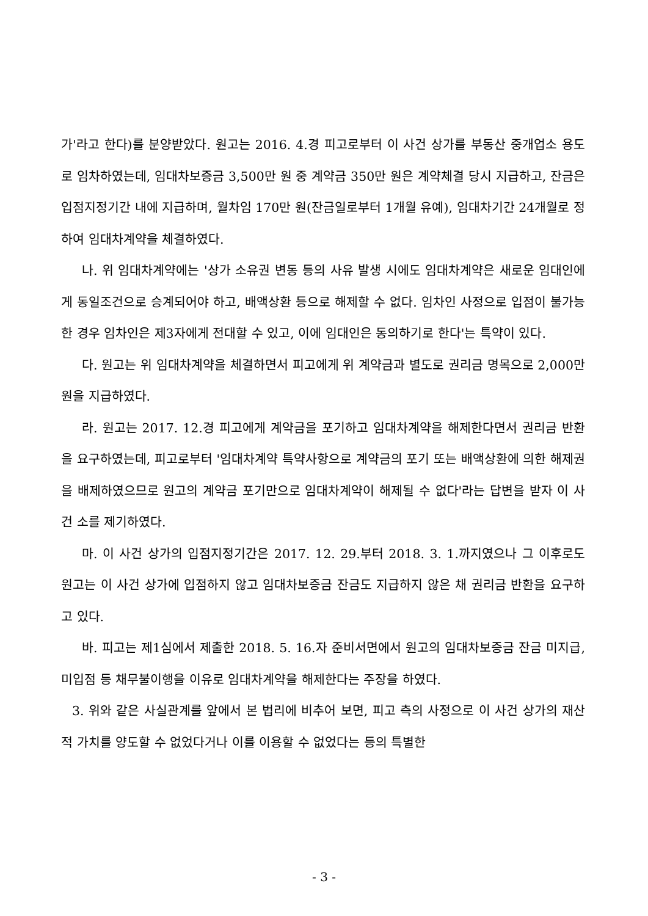가'라고 한다)를 분양받았다. 원고는 2016. 4.경 피고로부터 이 사건 상가를 부동산 중개업소 용도로 임차하였는데, 임대차보증금 3,500만 원 중 계약금 350만 원은 계약체결 당시 지급하고, 잔금은 입점지정기간 내에 지급하며, 월차임 170만 원(잔금일로부터 1개월 유예), 임대차기간 24개월로 정하여 임대차계약을 체결하였다.
나. 위 임대차계약에는 '상가 소유권 변동 등의 사유 발생 시에도 임대차계약은 새로운 임대인에게 동일조건으로 승계되어야 하고, 배액상환 등으로 해제할 수 없다. 임차인 사정으로 입점이 불가능한 경우 임차인은 제3자에게 전대할 수 있고, 이에 임대인은 동의하기로 한다'는 특약이 있다.
다. 원고는 위 임대차계약을 체결하면서 피고에게 위 계약금과 별도로 권리금 명목으로 2,000만 원을 지급하였다.
라. 원고는 2017. 12.경 피고에게 계약금을 포기하고 임대차계약을 해제한다면서 권리금 반환을 요구하였는데, 피고로부터 '임대차계약 특약사항으로 계약금의 포기 또는 배액상환에 의한 해제권을 배제하였으므로 원고의 계약금 포기만으로 임대차계약이 해제될 수 없다'라는 답변을 받자 이 사건 소를 제기하였다.
마. 이 사건 상가의 입점지정기간은 2017. 12. 29.부터 2018. 3. 1.까지였으나 그 이후로도 원고는 이 사건 상가에 입점하지 않고 임대차보증금 잔금도 지급하지 않은 채 권리금 반환을 요구하고 있다.
바. 피고는 제1심에서 제출한 2018. 5. 16.자 준비서면에서 원고의 임대차보증금 잔금 미지급, 미입점 등 채무불이행을 이유로 임대차계약을 해제한다는 주장을 하였다.
3. 위와 같은 사실관계를 앞에서 본 법리에 비추어 보면, 피고 측의 사정으로 이 사건 상가의 재산적 가치를 양도할 수 없었다거나 이를 이용할 수 없었다는 등의 특별한
- 3 -